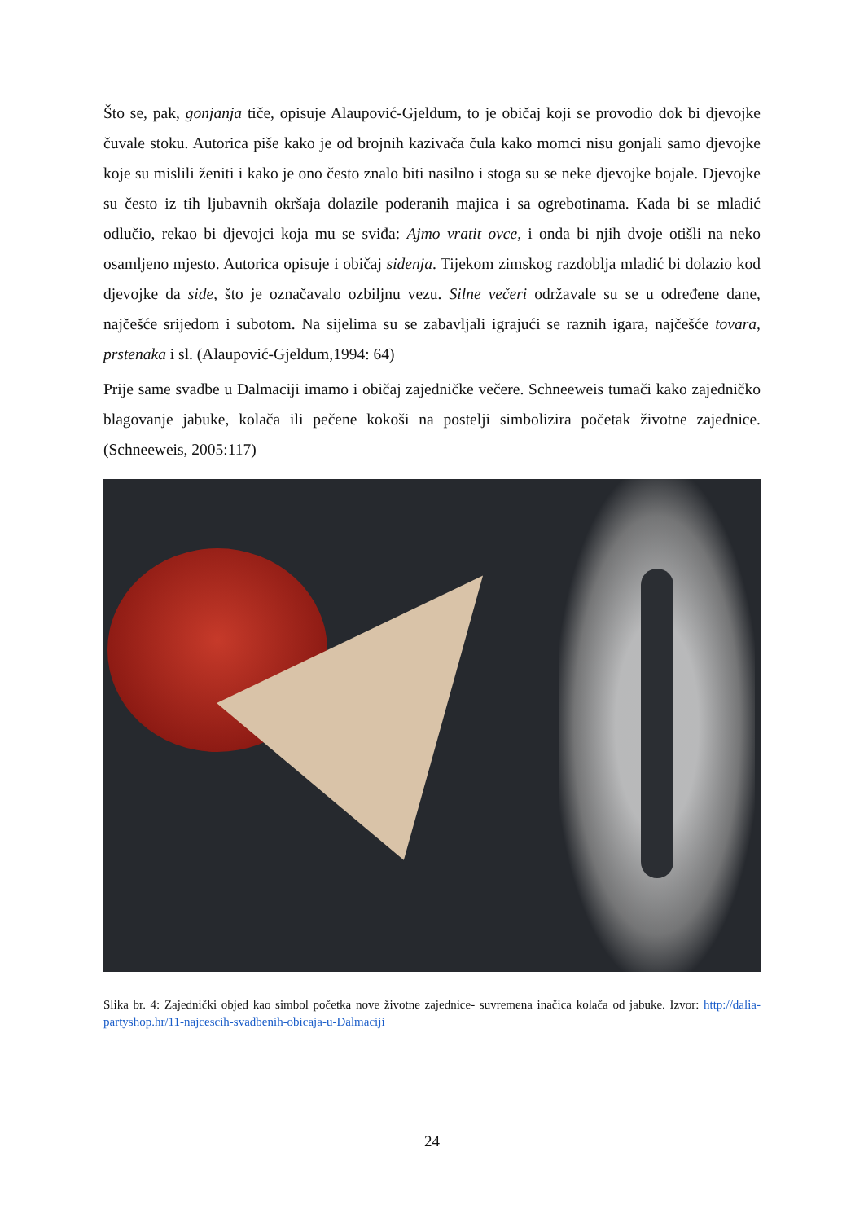Što se, pak, gonjanja tiče, opisuje Alaupović-Gjeldum, to je običaj koji se provodio dok bi djevojke čuvale stoku. Autorica piše kako je od brojnih kazivača čula kako momci nisu gonjali samo djevojke koje su mislili ženiti i kako je ono često znalo biti nasilno i stoga su se neke djevojke bojale. Djevojke su često iz tih ljubavnih okršaja dolazile poderanih majica i sa ogrebotinama. Kada bi se mladić odlučio, rekao bi djevojci koja mu se sviđa: Ajmo vratit ovce, i onda bi njih dvoje otišli na neko osamljeno mjesto. Autorica opisuje i običaj sidenja. Tijekom zimskog razdoblja mladić bi dolazio kod djevojke da side, što je označavalo ozbiljnu vezu. Silne večeri održavale su se u određene dane, najčešće srijedom i subotom. Na sijelima su se zabavljali igrajući se raznih igara, najčešće tovara, prstenaka i sl. (Alaupović-Gjeldum,1994: 64)
Prije same svadbe u Dalmaciji imamo i običaj zajedničke večere. Schneeweis tumači kako zajedničko blagovanje jabuke, kolača ili pečene kokoši na postelji simbolizira početak životne zajednice. (Schneeweis, 2005:117)
Slika br. 4: Zajednički objed kao simbol početka nove životne zajednice- suvremena inačica kolača od jabuke. Izvor: http://dalia-partyshop.hr/11-najcescih-svadbenih-obicaja-u-Dalmaciji
24